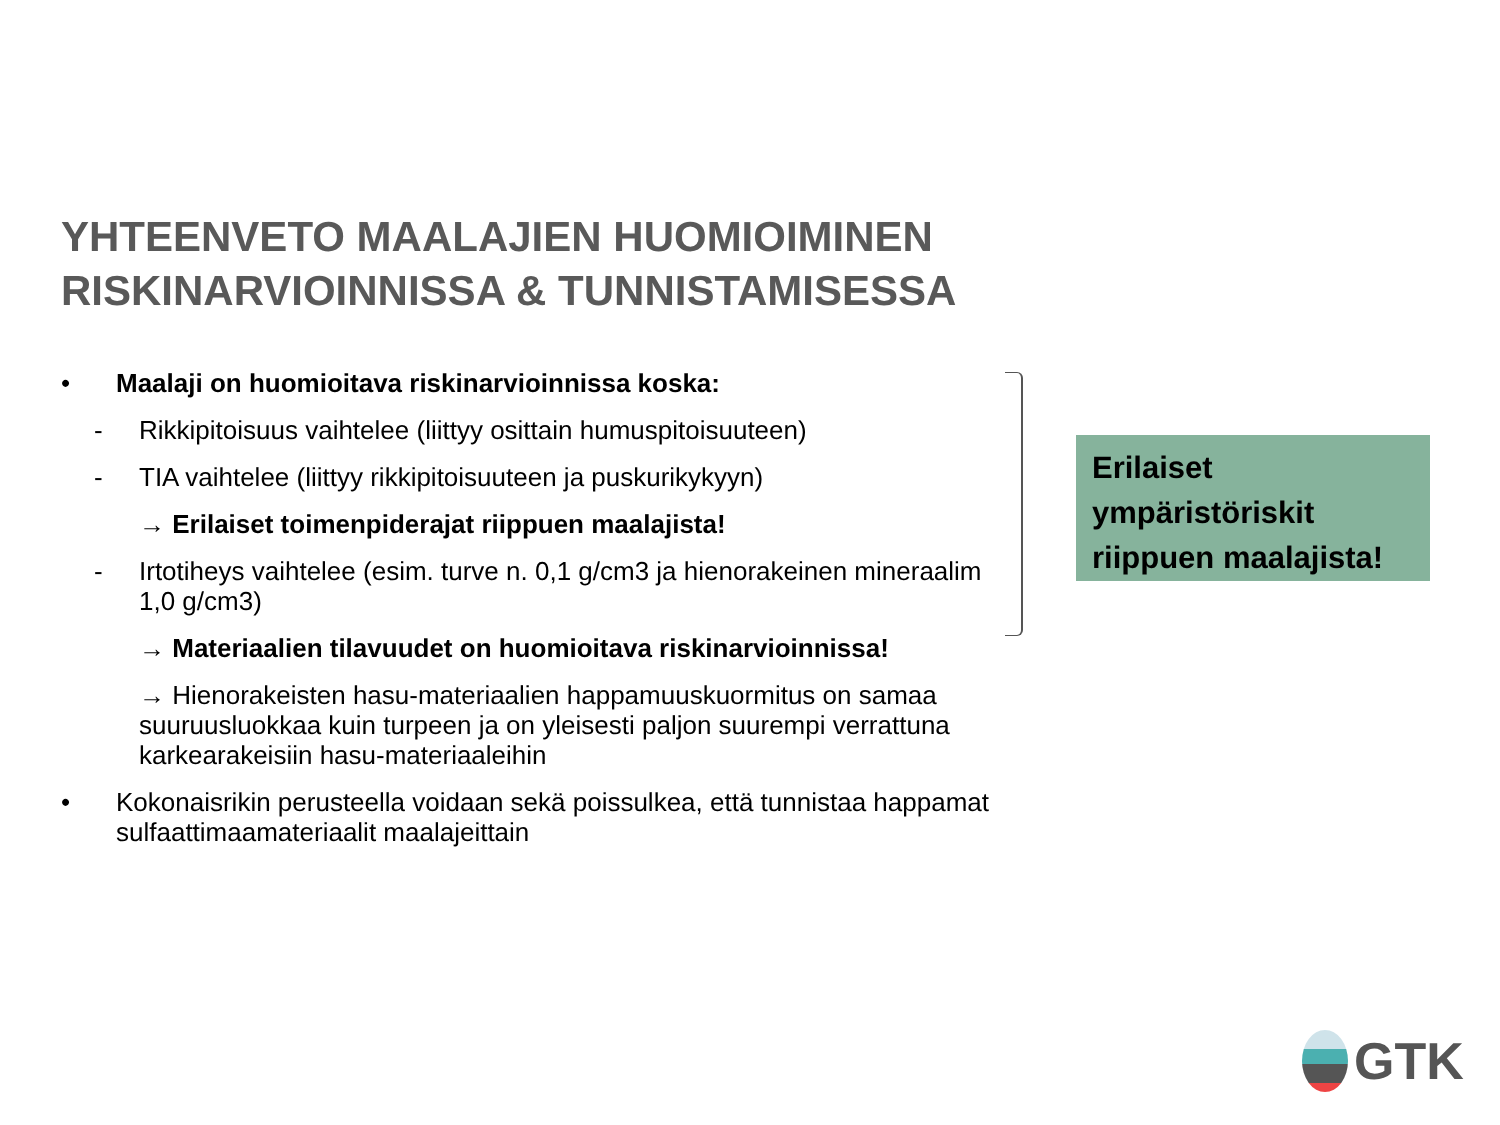YHTEENVETO MAALAJIEN HUOMIOIMINEN
RISKINARVIOINNISSA & TUNNISTAMISESSA
• Maalaji on huomioitava riskinarvioinnissa koska:
- Rikkipitoisuus vaihtelee (liittyy osittain humuspitoisuuteen)
- TIA vaihtelee (liittyy rikkipitoisuuteen ja puskurikykyyn)
→ Erilaiset toimenpiderajat riippuen maalajista!
- Irtotiheys vaihtelee (esim. turve n. 0,1 g/cm3 ja hienorakeinen mineraalim
1,0 g/cm3)
→ Materiaalien tilavuudet on huomioitava riskinarvioinnissa!
→ Hienorakeisten hasu-materiaalien happamuuskuormitus on samaa suuruusluokkaa kuin turpeen ja on yleisesti paljon suurempi verrattuna karkearakeisiin hasu-materiaaleihin
• Kokonaisrikin perusteella voidaan sekä poissulkea, että tunnistaa happamat sulfaattimaamateriaalit maalajeittain
Erilaiset ympäristöriskit riippuen maalajista!
GTK